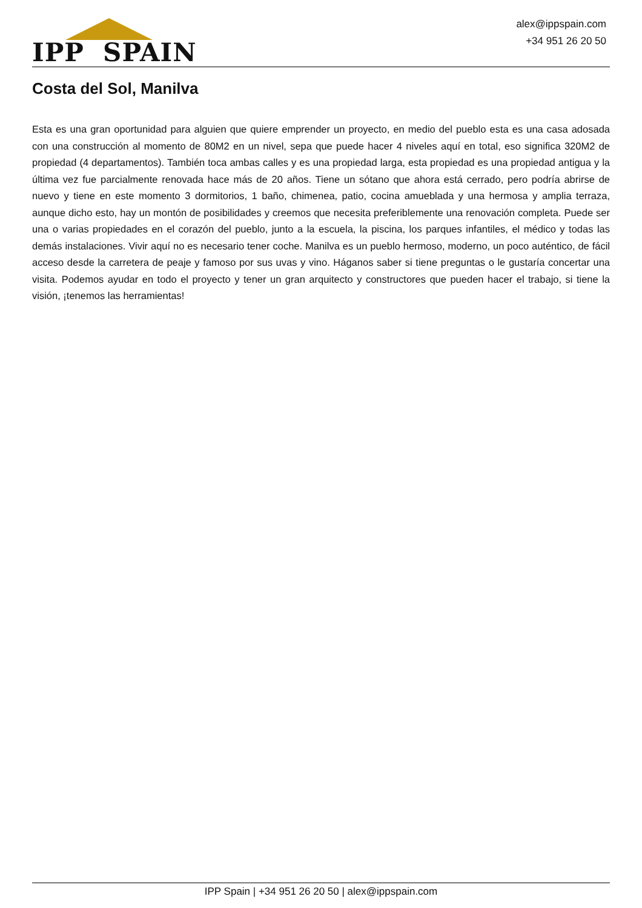IPP SPAIN
alex@ippspain.com
+34 951 26 20 50
Costa del Sol, Manilva
Esta es una gran oportunidad para alguien que quiere emprender un proyecto, en medio del pueblo esta es una casa adosada con una construcción al momento de 80M2 en un nivel, sepa que puede hacer 4 niveles aquí en total, eso significa 320M2 de propiedad (4 departamentos). También toca ambas calles y es una propiedad larga, esta propiedad es una propiedad antigua y la última vez fue parcialmente renovada hace más de 20 años. Tiene un sótano que ahora está cerrado, pero podría abrirse de nuevo y tiene en este momento 3 dormitorios, 1 baño, chimenea, patio, cocina amueblada y una hermosa y amplia terraza, aunque dicho esto, hay un montón de posibilidades y creemos que necesita preferiblemente una renovación completa. Puede ser una o varias propiedades en el corazón del pueblo, junto a la escuela, la piscina, los parques infantiles, el médico y todas las demás instalaciones. Vivir aquí no es necesario tener coche. Manilva es un pueblo hermoso, moderno, un poco auténtico, de fácil acceso desde la carretera de peaje y famoso por sus uvas y vino. Háganos saber si tiene preguntas o le gustaría concertar una visita. Podemos ayudar en todo el proyecto y tener un gran arquitecto y constructores que pueden hacer el trabajo, si tiene la visión, ¡tenemos las herramientas!
IPP Spain | +34 951 26 20 50 | alex@ippspain.com